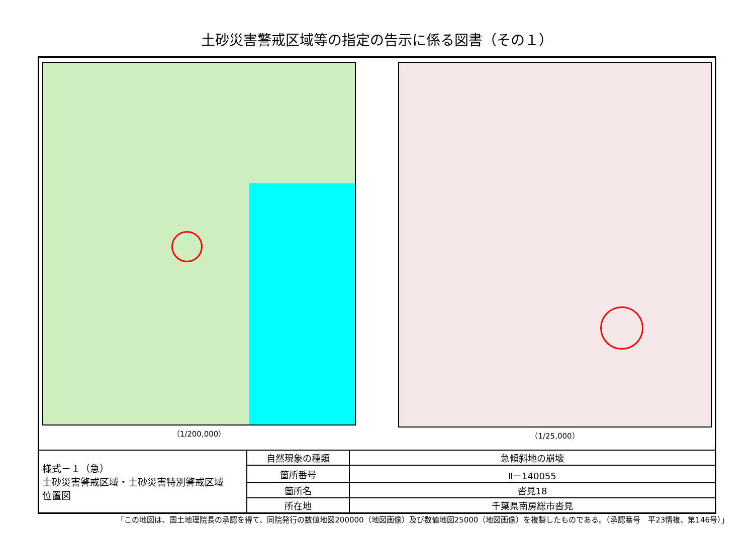土砂災害警戒区域等の指定の告示に係る図書（その１）
（1/200,000） （1/25,000）
| 様式－１（急） 土砂災害警戒区域・土砂災害特別警戒区域 位置図 | 自然現象の種類 | 急傾斜地の崩壊 |
| | 箇所番号 | Ⅱ－140055 |
| | 箇所名 | 沓見18 |
| | 所在地 | 千葉県南房総市沓見 |
「この地図は、国土地理院長の承認を得て、同院発行の数値地図200000（地図画像）及び数値地図25000（地図画像）を複製したものである。（承認番号　平23情複、第146号）」